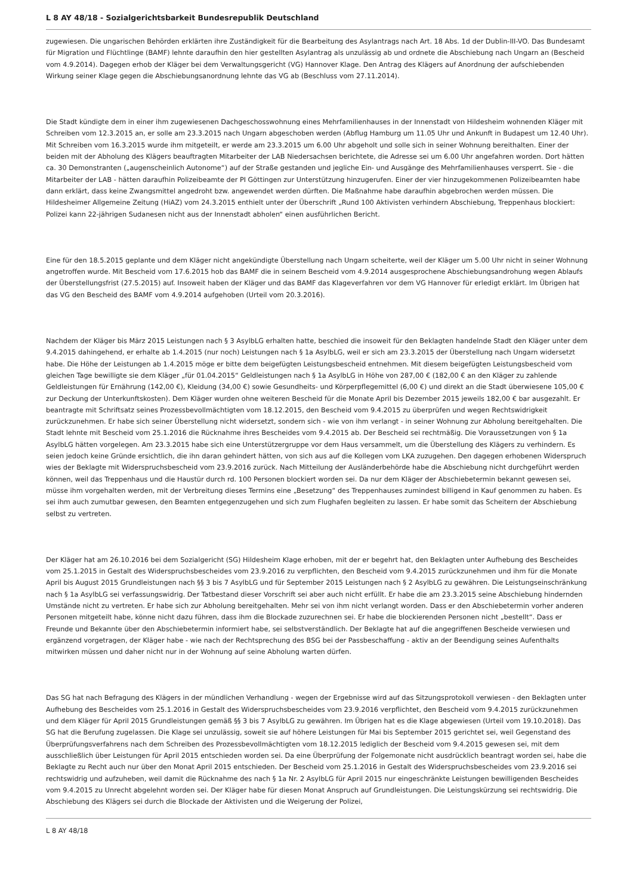L 8 AY 48/18 - Sozialgerichtsbarkeit Bundesrepublik Deutschland
zugewiesen. Die ungarischen Behörden erklärten ihre Zuständigkeit für die Bearbeitung des Asylantrags nach Art. 18 Abs. 1d der Dublin-III-VO. Das Bundesamt für Migration und Flüchtlinge (BAMF) lehnte daraufhin den hier gestellten Asylantrag als unzulässig ab und ordnete die Abschiebung nach Ungarn an (Bescheid vom 4.9.2014). Dagegen erhob der Kläger bei dem Verwaltungsgericht (VG) Hannover Klage. Den Antrag des Klägers auf Anordnung der aufschiebenden Wirkung seiner Klage gegen die Abschiebungsanordnung lehnte das VG ab (Beschluss vom 27.11.2014).
Die Stadt kündigte dem in einer ihm zugewiesenen Dachgeschosswohnung eines Mehrfamilienhauses in der Innenstadt von Hildesheim wohnenden Kläger mit Schreiben vom 12.3.2015 an, er solle am 23.3.2015 nach Ungarn abgeschoben werden (Abflug Hamburg um 11.05 Uhr und Ankunft in Budapest um 12.40 Uhr). Mit Schreiben vom 16.3.2015 wurde ihm mitgeteilt, er werde am 23.3.2015 um 6.00 Uhr abgeholt und solle sich in seiner Wohnung bereithalten. Einer der beiden mit der Abholung des Klägers beauftragten Mitarbeiter der LAB Niedersachsen berichtete, die Adresse sei um 6.00 Uhr angefahren worden. Dort hätten ca. 30 Demonstranten („augenscheinlich Autonome“) auf der Straße gestanden und jegliche Ein- und Ausgänge des Mehrfamilienhauses versperrt. Sie - die Mitarbeiter der LAB - hätten daraufhin Polizeibeamte der PI Göttingen zur Unterstützung hinzugerufen. Einer der vier hinzugekommenen Polizeibeamten habe dann erklärt, dass keine Zwangsmittel angedroht bzw. angewendet werden dürften. Die Maßnahme habe daraufhin abgebrochen werden müssen. Die Hildesheimer Allgemeine Zeitung (HiAZ) vom 24.3.2015 enthielt unter der Überschrift „Rund 100 Aktivisten verhindern Abschiebung, Treppenhaus blockiert: Polizei kann 22-jährigen Sudanesen nicht aus der Innenstadt abholen“ einen ausführlichen Bericht.
Eine für den 18.5.2015 geplante und dem Kläger nicht angekündigte Überstellung nach Ungarn scheiterte, weil der Kläger um 5.00 Uhr nicht in seiner Wohnung angetroffen wurde. Mit Bescheid vom 17.6.2015 hob das BAMF die in seinem Bescheid vom 4.9.2014 ausgesprochene Abschiebungsandrohung wegen Ablaufs der Überstellungsfrist (27.5.2015) auf. Insoweit haben der Kläger und das BAMF das Klageverfahren vor dem VG Hannover für erledigt erklärt. Im Übrigen hat das VG den Bescheid des BAMF vom 4.9.2014 aufgehoben (Urteil vom 20.3.2016).
Nachdem der Kläger bis März 2015 Leistungen nach § 3 AsylbLG erhalten hatte, beschied die insoweit für den Beklagten handelnde Stadt den Kläger unter dem 9.4.2015 dahingehend, er erhalte ab 1.4.2015 (nur noch) Leistungen nach § 1a AsylbLG, weil er sich am 23.3.2015 der Überstellung nach Ungarn widersetzt habe. Die Höhe der Leistungen ab 1.4.2015 möge er bitte dem beigefügten Leistungsbescheid entnehmen. Mit diesem beigefügten Leistungsbescheid vom gleichen Tage bewilligte sie dem Kläger „für 01.04.2015“ Geldleistungen nach § 1a AsylbLG in Höhe von 287,00 € (182,00 € an den Kläger zu zahlende Geldleistungen für Ernährung (142,00 €), Kleidung (34,00 €) sowie Gesundheits- und Körperpflegemittel (6,00 €) und direkt an die Stadt überwiesene 105,00 € zur Deckung der Unterkunftskosten). Dem Kläger wurden ohne weiteren Bescheid für die Monate April bis Dezember 2015 jeweils 182,00 € bar ausgezahlt. Er beantragte mit Schriftsatz seines Prozessbevollmächtigten vom 18.12.2015, den Bescheid vom 9.4.2015 zu überprüfen und wegen Rechtswidrigkeit zurückzunehmen. Er habe sich seiner Überstellung nicht widersetzt, sondern sich - wie von ihm verlangt - in seiner Wohnung zur Abholung bereitgehalten. Die Stadt lehnte mit Bescheid vom 25.1.2016 die Rücknahme ihres Bescheides vom 9.4.2015 ab. Der Bescheid sei rechtmäßig. Die Voraussetzungen von § 1a AsylbLG hätten vorgelegen. Am 23.3.2015 habe sich eine Unterstützergruppe vor dem Haus versammelt, um die Überstellung des Klägers zu verhindern. Es seien jedoch keine Gründe ersichtlich, die ihn daran gehindert hätten, von sich aus auf die Kollegen vom LKA zuzugehen. Den dagegen erhobenen Widerspruch wies der Beklagte mit Widerspruchsbescheid vom 23.9.2016 zurück. Nach Mitteilung der Ausländerbehörde habe die Abschiebung nicht durchgeführt werden können, weil das Treppenhaus und die Haustür durch rd. 100 Personen blockiert worden sei. Da nur dem Kläger der Abschiebetermin bekannt gewesen sei, müsse ihm vorgehalten werden, mit der Verbreitung dieses Termins eine „Besetzung“ des Treppenhauses zumindest billigend in Kauf genommen zu haben. Es sei ihm auch zumutbar gewesen, den Beamten entgegenzugehen und sich zum Flughafen begleiten zu lassen. Er habe somit das Scheitern der Abschiebung selbst zu vertreten.
Der Kläger hat am 26.10.2016 bei dem Sozialgericht (SG) Hildesheim Klage erhoben, mit der er begehrt hat, den Beklagten unter Aufhebung des Bescheides vom 25.1.2015 in Gestalt des Widerspruchsbescheides vom 23.9.2016 zu verpflichten, den Bescheid vom 9.4.2015 zurückzunehmen und ihm für die Monate April bis August 2015 Grundleistungen nach §§ 3 bis 7 AsylbLG und für September 2015 Leistungen nach § 2 AsylbLG zu gewähren. Die Leistungseinschränkung nach § 1a AsylbLG sei verfassungswidrig. Der Tatbestand dieser Vorschrift sei aber auch nicht erfüllt. Er habe die am 23.3.2015 seine Abschiebung hindernden Umstände nicht zu vertreten. Er habe sich zur Abholung bereitgehalten. Mehr sei von ihm nicht verlangt worden. Dass er den Abschiebetermin vorher anderen Personen mitgeteilt habe, könne nicht dazu führen, dass ihm die Blockade zuzurechnen sei. Er habe die blockierenden Personen nicht „bestellt“. Dass er Freunde und Bekannte über den Abschiebetermin informiert habe, sei selbstverständlich. Der Beklagte hat auf die angegriffenen Bescheide verwiesen und ergänzend vorgetragen, der Kläger habe - wie nach der Rechtsprechung des BSG bei der Passbeschaffung - aktiv an der Beendigung seines Aufenthalts mitwirken müssen und daher nicht nur in der Wohnung auf seine Abholung warten dürfen.
Das SG hat nach Befragung des Klägers in der mündlichen Verhandlung - wegen der Ergebnisse wird auf das Sitzungsprotokoll verwiesen - den Beklagten unter Aufhebung des Bescheides vom 25.1.2016 in Gestalt des Widerspruchsbescheides vom 23.9.2016 verpflichtet, den Bescheid vom 9.4.2015 zurückzunehmen und dem Kläger für April 2015 Grundleistungen gemäß §§ 3 bis 7 AsylbLG zu gewähren. Im Übrigen hat es die Klage abgewiesen (Urteil vom 19.10.2018). Das SG hat die Berufung zugelassen. Die Klage sei unzulässig, soweit sie auf höhere Leistungen für Mai bis September 2015 gerichtet sei, weil Gegenstand des Überprüfungsverfahrens nach dem Schreiben des Prozessbevollmächtigten vom 18.12.2015 lediglich der Bescheid vom 9.4.2015 gewesen sei, mit dem ausschließlich über Leistungen für April 2015 entschieden worden sei. Da eine Überprüfung der Folgemonate nicht ausdrücklich beantragt worden sei, habe die Beklagte zu Recht auch nur über den Monat April 2015 entschieden. Der Bescheid vom 25.1.2016 in Gestalt des Widerspruchsbescheides vom 23.9.2016 sei rechtswidrig und aufzuheben, weil damit die Rücknahme des nach § 1a Nr. 2 AsylbLG für April 2015 nur eingeschränkte Leistungen bewilligenden Bescheides vom 9.4.2015 zu Unrecht abgelehnt worden sei. Der Kläger habe für diesen Monat Anspruch auf Grundleistungen. Die Leistungskürzung sei rechtswidrig. Die Abschiebung des Klägers sei durch die Blockade der Aktivisten und die Weigerung der Polizei,
L 8 AY 48/18